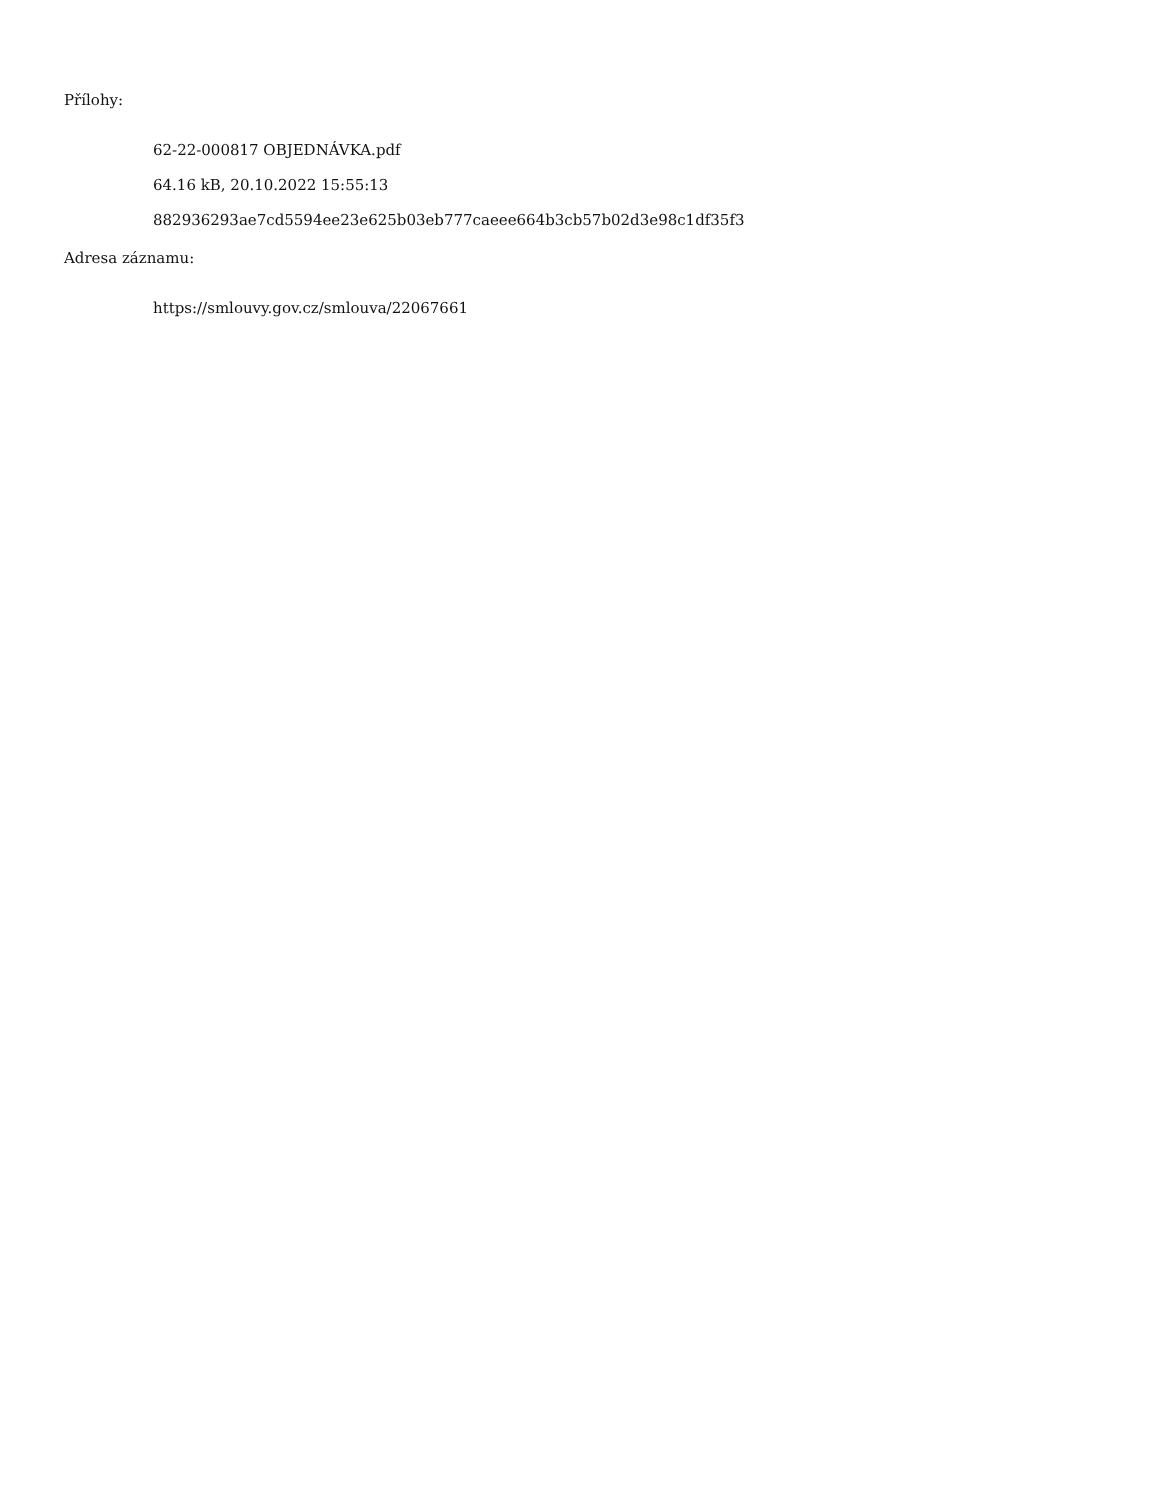Přílohy:
62-22-000817 OBJEDNÁVKA.pdf
64.16 kB, 20.10.2022 15:55:13
882936293ae7cd5594ee23e625b03eb777caeee664b3cb57b02d3e98c1df35f3
Adresa záznamu:
https://smlouvy.gov.cz/smlouva/22067661